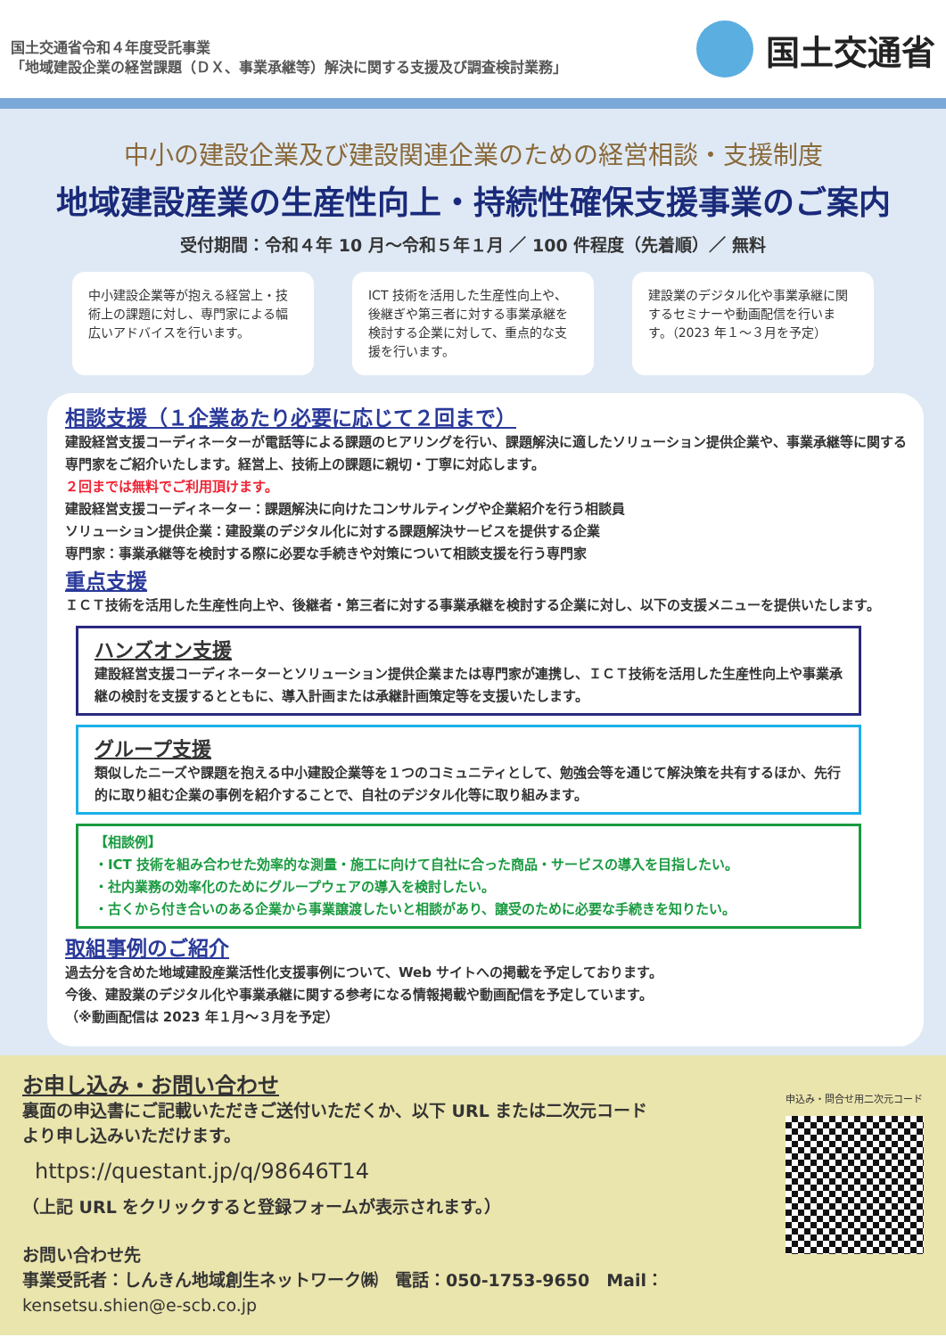国土交通省令和４年度受託事業
「地域建設企業の経営課題（ＤＸ、事業承継等）解決に関する支援及び調査検討業務」
国土交通省
中小の建設企業及び建設関連企業のための経営相談・支援制度
地域建設産業の生産性向上・持続性確保支援事業のご案内
受付期間：令和４年 10 月～令和５年１月 ／ 100 件程度（先着順）／ 無料
中小建設企業等が抱える経営上・技術上の課題に対し、専門家による幅広いアドバイスを行います。
ICT 技術を活用した生産性向上や、後継ぎや第三者に対する事業承継を検討する企業に対して、重点的な支援を行います。
建設業のデジタル化や事業承継に関するセミナーや動画配信を行います。（2023 年１～３月を予定）
相談支援（１企業あたり必要に応じて２回まで）
建設経営支援コーディネーターが電話等による課題のヒアリングを行い、課題解決に適したソリューション提供企業や、事業承継等に関する専門家をご紹介いたします。経営上、技術上の課題に親切・丁寧に対応します。
２回までは無料でご利用頂けます。
建設経営支援コーディネーター：課題解決に向けたコンサルティングや企業紹介を行う相談員
ソリューション提供企業：建設業のデジタル化に対する課題解決サービスを提供する企業
専門家：事業承継等を検討する際に必要な手続きや対策について相談支援を行う専門家
重点支援
ＩＣＴ技術を活用した生産性向上や、後継者・第三者に対する事業承継を検討する企業に対し、以下の支援メニューを提供いたします。
ハンズオン支援
建設経営支援コーディネーターとソリューション提供企業または専門家が連携し、ＩＣＴ技術を活用した生産性向上や事業承継の検討を支援するとともに、導入計画または承継計画策定等を支援いたします。
グループ支援
類似したニーズや課題を抱える中小建設企業等を１つのコミュニティとして、勉強会等を通じて解決策を共有するほか、先行的に取り組む企業の事例を紹介することで、自社のデジタル化等に取り組みます。
【相談例】
・ICT 技術を組み合わせた効率的な測量・施工に向けて自社に合った商品・サービスの導入を目指したい。
・社内業務の効率化のためにグループウェアの導入を検討したい。
・古くから付き合いのある企業から事業譲渡したいと相談があり、譲受のために必要な手続きを知りたい。
取組事例のご紹介
過去分を含めた地域建設産業活性化支援事例について、Web サイトへの掲載を予定しております。
今後、建設業のデジタル化や事業承継に関する参考になる情報掲載や動画配信を予定しています。
（※動画配信は 2023 年１月～３月を予定）
お申し込み・お問い合わせ
裏面の申込書にご記載いただきご送付いただくか、以下 URL または二次元コード
より申し込みいただけます。
https://questant.jp/q/98646T14
（上記 URL をクリックすると登録フォームが表示されます。）
お問い合わせ先
事業受託者：しんきん地域創生ネットワーク㈱　電話：050-1753-9650　Mail：kensetsu.shien@e-scb.co.jp
申込み・問合せ用二次元コード